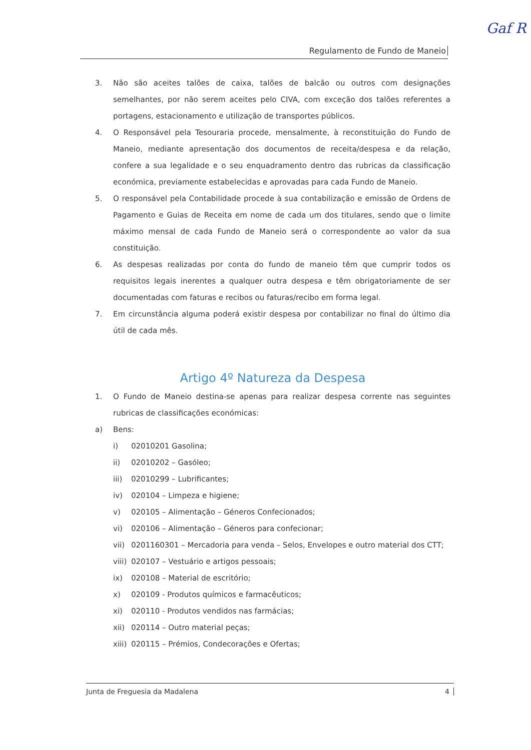Gaf R
Regulamento de Fundo de Maneio
3. Não são aceites talões de caixa, talões de balcão ou outros com designações semelhantes, por não serem aceites pelo CIVA, com exceção dos talões referentes a portagens, estacionamento e utilização de transportes públicos.
4. O Responsável pela Tesouraria procede, mensalmente, à reconstituição do Fundo de Maneio, mediante apresentação dos documentos de receita/despesa e da relação, confere a sua legalidade e o seu enquadramento dentro das rubricas da classificação económica, previamente estabelecidas e aprovadas para cada Fundo de Maneio.
5. O responsável pela Contabilidade procede à sua contabilização e emissão de Ordens de Pagamento e Guias de Receita em nome de cada um dos titulares, sendo que o limite máximo mensal de cada Fundo de Maneio será o correspondente ao valor da sua constituição.
6. As despesas realizadas por conta do fundo de maneio têm que cumprir todos os requisitos legais inerentes a qualquer outra despesa e têm obrigatoriamente de ser documentadas com faturas e recibos ou faturas/recibo em forma legal.
7. Em circunstância alguma poderá existir despesa por contabilizar no final do último dia útil de cada mês.
Artigo 4º Natureza da Despesa
1. O Fundo de Maneio destina-se apenas para realizar despesa corrente nas seguintes rubricas de classificações económicas:
a) Bens:
i) 02010201 Gasolina;
ii) 02010202 – Gasóleo;
iii) 02010299 – Lubrificantes;
iv) 020104 – Limpeza e higiene;
v) 020105 – Alimentação – Géneros Confecionados;
vi) 020106 – Alimentação – Géneros para confecionar;
vii) 0201160301 – Mercadoria para venda – Selos, Envelopes e outro material dos CTT;
viii) 020107 – Vestuário e artigos pessoais;
ix) 020108 – Material de escritório;
x) 020109 - Produtos químicos e farmacêuticos;
xi) 020110 - Produtos vendidos nas farmácias;
xii) 020114 – Outro material peças;
xiii) 020115 – Prémios, Condecorações e Ofertas;
Junta de Freguesia da Madalena 4